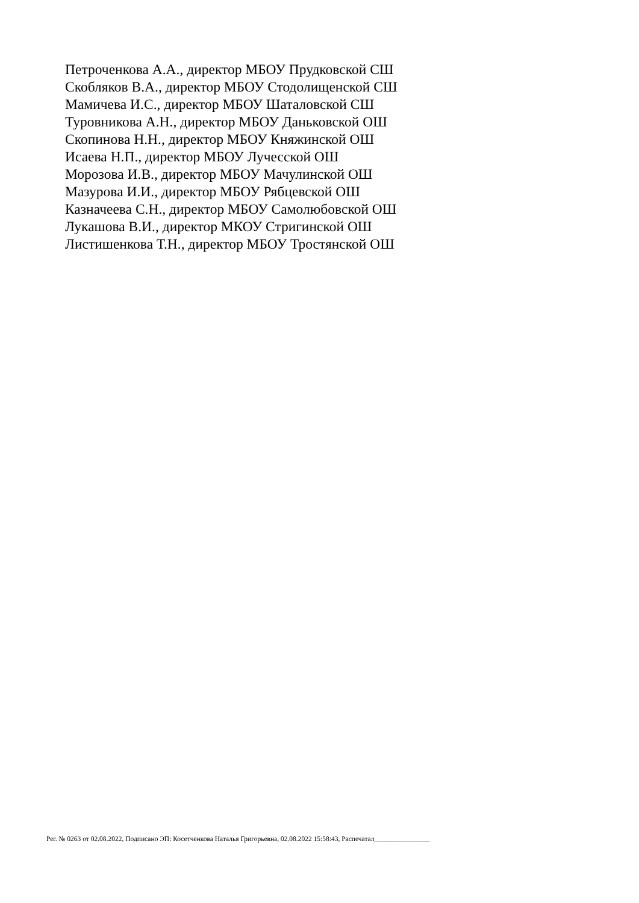Петроченкова А.А., директор МБОУ Прудковской СШ
Скобляков В.А., директор МБОУ Стодолищенской СШ
Мамичева И.С., директор МБОУ Шаталовской СШ
Туровникова А.Н., директор МБОУ Даньковской ОШ
Скопинова Н.Н., директор МБОУ Княжинской ОШ
Исаева Н.П., директор МБОУ Лучесской ОШ
Морозова И.В., директор МБОУ Мачулинской ОШ
Мазурова И.И., директор МБОУ Рябцевской ОШ
Казначеева С.Н., директор МБОУ Самолюбовской ОШ
Лукашова В.И., директор МКОУ Стригинской ОШ
Листишенкова Т.Н., директор МБОУ Тростянской ОШ
Рег. № 0263 от 02.08.2022, Подписано ЭП: Косетченкова Наталья Григорьевна, 02.08.2022 15:58:43, Распечатал________________